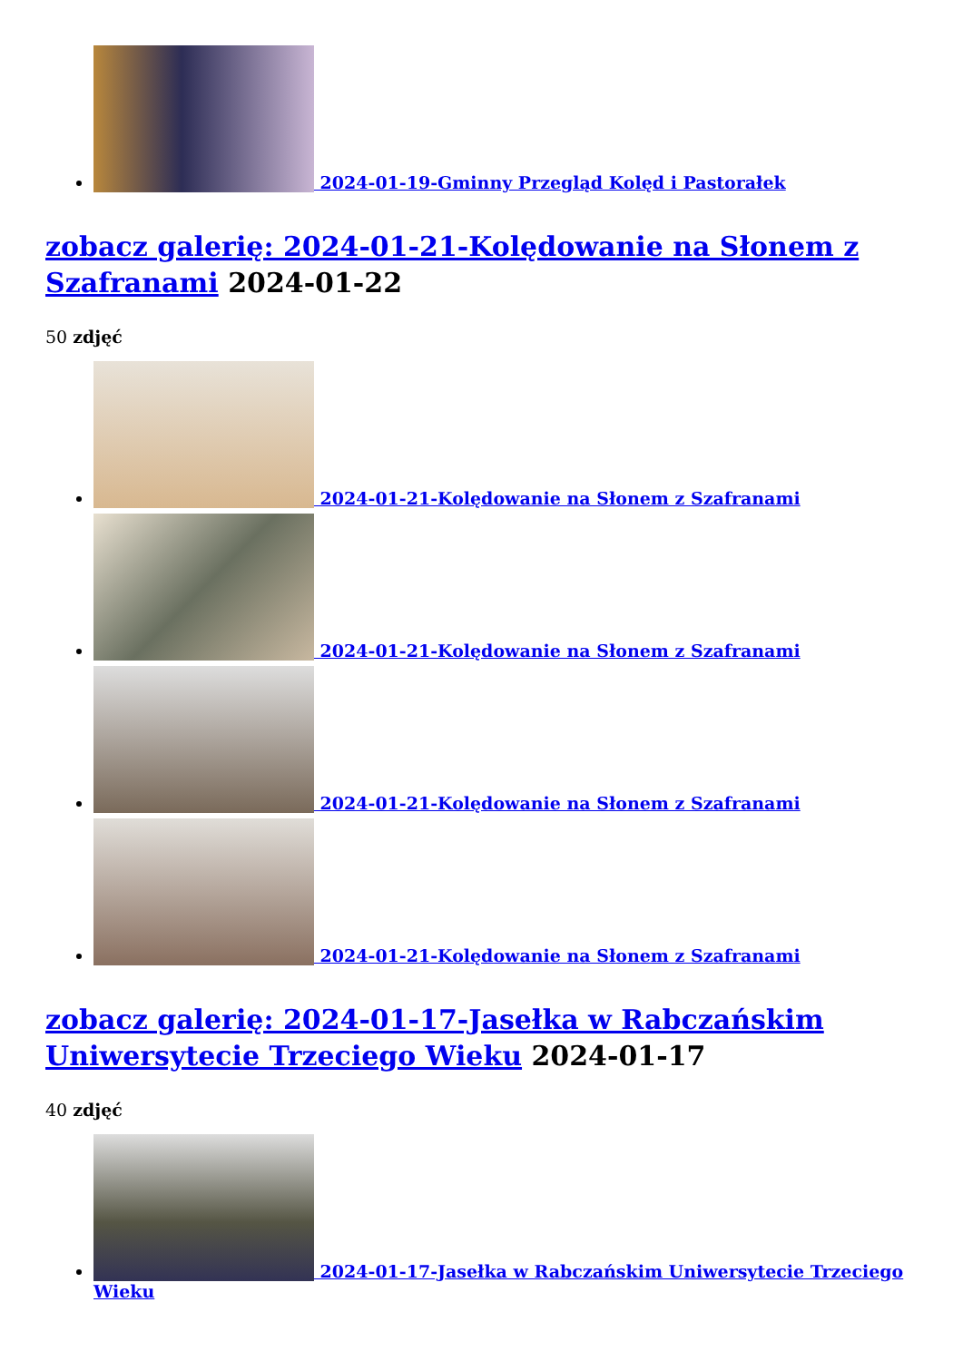2024-01-19-Gminny Przegląd Kolęd i Pastorałek
zobacz galerię: 2024-01-21-Kolędowanie na Słonem z Szafranami 2024-01-22
50 zdjęć
2024-01-21-Kolędowanie na Słonem z Szafranami
2024-01-21-Kolędowanie na Słonem z Szafranami
2024-01-21-Kolędowanie na Słonem z Szafranami
2024-01-21-Kolędowanie na Słonem z Szafranami
zobacz galerię: 2024-01-17-Jasełka w Rabczańskim Uniwersytecie Trzeciego Wieku 2024-01-17
40 zdjęć
2024-01-17-Jasełka w Rabczańskim Uniwersytecie Trzeciego Wieku